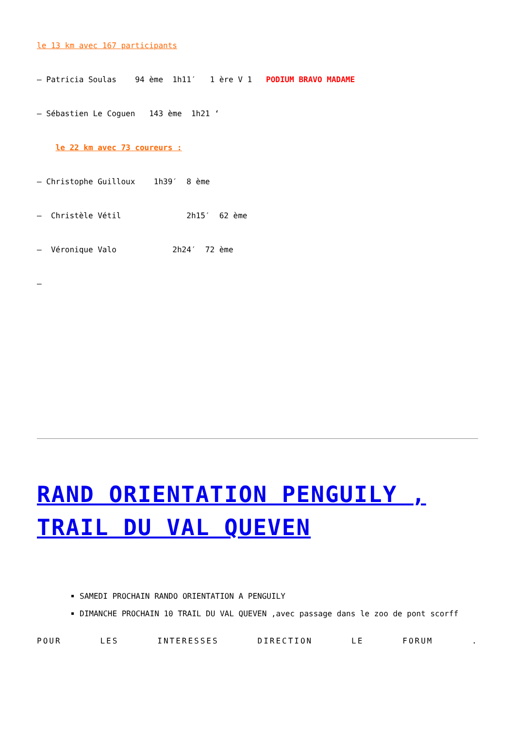le 13 km avec 167 participants
– Patricia Soulas 94 ème 1h11′ 1 ère V 1 PODIUM BRAVO MADAME
– Sébastien Le Coguen 143 ème 1h21 ‘
le 22 km avec 73 coureurs :
– Christophe Guilloux 1h39′ 8 ème
– Christèle Vétil 2h15′ 62 ème
– Véronique Valo 2h24′ 72 ème
–
RAND ORIENTATION PENGUILY , TRAIL DU VAL QUEVEN
SAMEDI PROCHAIN RANDO ORIENTATION A PENGUILY
DIMANCHE PROCHAIN 10 TRAIL DU VAL QUEVEN ,avec passage dans le zoo de pont scorff
POUR LES INTERESSES DIRECTION LE FORUM .